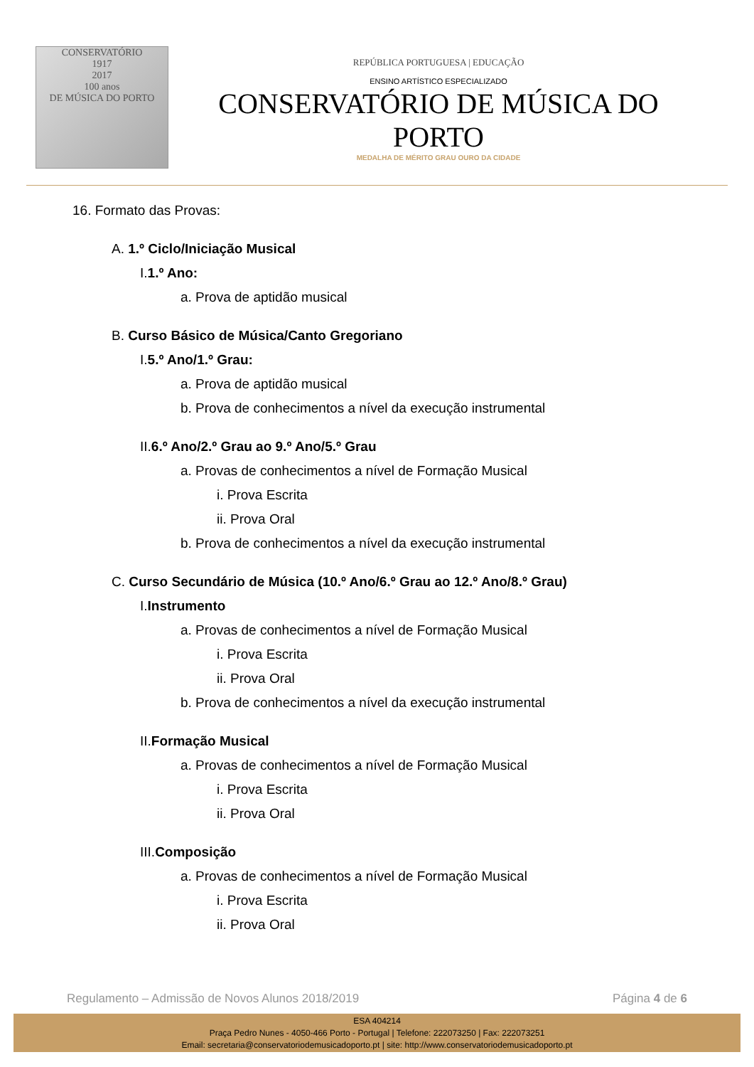CONSERVATÓRIO
1917
2017
100 anos
DE MÚSICA DO PORTO
REPÚBLICA PORTUGUESA | EDUCAÇÃO
ENSINO ARTÍSTICO ESPECIALIZADO
CONSERVATÓRIO DE MÚSICA DO PORTO
MEDALHA DE MÉRITO GRAU OURO DA CIDADE
16. Formato das Provas:
A. 1.º Ciclo/Iniciação Musical
I.1.º Ano:
a. Prova de aptidão musical
B. Curso Básico de Música/Canto Gregoriano
I.5.º Ano/1.º Grau:
a. Prova de aptidão musical
b. Prova de conhecimentos a nível da execução instrumental
II.6.º Ano/2.º Grau ao 9.º Ano/5.º Grau
a. Provas de conhecimentos a nível de Formação Musical
i. Prova Escrita
ii. Prova Oral
b. Prova de conhecimentos a nível da execução instrumental
C. Curso Secundário de Música (10.º Ano/6.º Grau ao 12.º Ano/8.º Grau)
I.Instrumento
a. Provas de conhecimentos a nível de Formação Musical
i. Prova Escrita
ii. Prova Oral
b. Prova de conhecimentos a nível da execução instrumental
II.Formação Musical
a. Provas de conhecimentos a nível de Formação Musical
i. Prova Escrita
ii. Prova Oral
III.Composição
a. Provas de conhecimentos a nível de Formação Musical
i. Prova Escrita
ii. Prova Oral
Regulamento – Admissão de Novos Alunos 2018/2019 Página 4 de 6
ESA 404214
Praça Pedro Nunes - 4050-466 Porto - Portugal | Telefone: 222073250 | Fax: 222073251
Email: secretaria@conservatoriodemusicadoporto.pt | site: http://www.conservatoriodemusicadoporto.pt